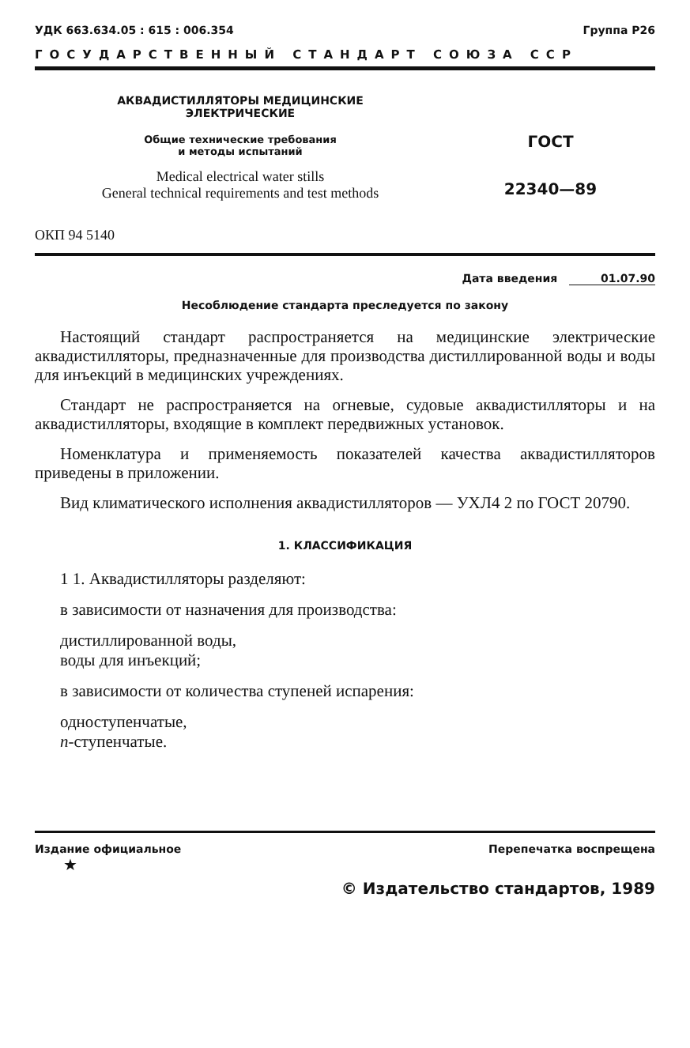УДК 663.634.05 : 615 : 006.354 Группа Р26
ГОСУДАРСТВЕННЫЙ СТАНДАРТ СОЮЗА ССР
АКВАДИСТИЛЛЯТОРЫ МЕДИЦИНСКИЕ
ЭЛЕКТРИЧЕСКИЕ
Общие технические требования
и методы испытаний
Medical electrical water stills
General technical requirements and test methods
ГОСТ
22340—89
ОКП 94 5140
Дата введения 01.07.90
Несоблюдение стандарта преследуется по закону
Настоящий стандарт распространяется на медицинские электрические аквадистилляторы, предназначенные для производства дистиллированной воды и воды для инъекций в медицинских учреждениях.
Стандарт не распространяется на огневые, судовые аквадистилляторы и на аквадистилляторы, входящие в комплект передвижных установок.
Номенклатура и применяемость показателей качества аквадистилляторов приведены в приложении.
Вид климатического исполнения аквадистилляторов — УХЛ4 2 по ГОСТ 20790.
1. КЛАССИФИКАЦИЯ
1 1. Аквадистилляторы разделяют:
в зависимости от назначения для производства:
дистиллированной воды,
воды для инъекций;
в зависимости от количества ступеней испарения:
одноступенчатые,
n-ступенчатые.
Издание официальное Перепечатка воспрещена
★
© Издательство стандартов, 1989